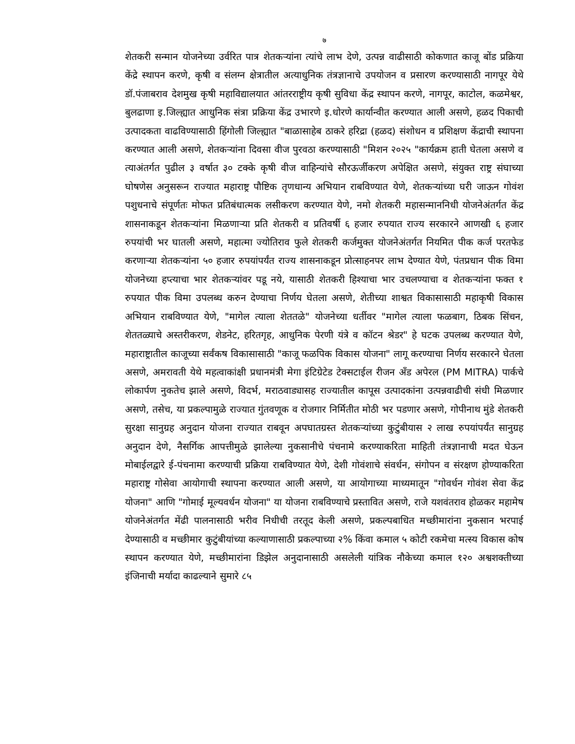७
शेतकरी सन्मान योजनेच्या उर्वरित पात्र शेतकऱ्यांना त्यांचे लाभ देणे, उत्पन्न वाढीसाठी कोकणात काजू बोंड प्रक्रिया केंद्रे स्थापन करणे, कृषी व संलग्न क्षेत्रातील अत्याधुनिक तंत्रज्ञानाचे उपयोजन व प्रसारण करण्यासाठी नागपूर येथे डॉ.पंजाबराव देशमुख कृषी महाविद्यालयात आंतरराष्ट्रीय कृषी सुविधा केंद्र स्थापन करणे, नागपूर, काटोल, कळमेश्वर, बुलढाणा इ.जिल्ह्यात आधुनिक संत्रा प्रक्रिया केंद्र उभारणे इ.धोरणे कार्यान्वीत करण्यात आली असणे, हळद पिकाची उत्पादकता वाढविण्यासाठी हिंगोली जिल्ह्यात "बाळासाहेब ठाकरे हरिद्रा (हळद) संशोधन व प्रशिक्षण केंद्राची स्थापना करण्यात आली असणे, शेतकऱ्यांना दिवसा वीज पुरवठा करण्यासाठी "मिशन २०२५ "कार्यक्रम हाती घेतला असणे व त्याअंतर्गत पुढील ३ वर्षात ३० टक्के कृषी वीज वाहिन्यांचे सौरऊर्जीकरण अपेक्षित असणे, संयुक्त राष्ट्र संघाच्या घोषणेस अनुसरून राज्यात महाराष्ट्र पौष्टिक तृणधान्य अभियान राबविण्यात येणे, शेतकऱ्यांच्या घरी जाऊन गोवंश पशुधनाचे संपूर्णतः मोफत प्रतिबंधात्मक लसीकरण करण्यात येणे, नमो शेतकरी महासन्माननिधी योजनेअंतर्गत केंद्र शासनाकडून शेतकऱ्यांना मिळणाऱ्या प्रति शेतकरी व प्रतिवर्षी ६ हजार रुपयात राज्य सरकारने आणखी ६ हजार रुपयांची भर घातली असणे, महात्मा ज्योतिराव फुले शेतकरी कर्जमुक्त योजनेअंतर्गत नियमित पीक कर्ज परतफेड करणाऱ्या शेतकऱ्यांना ५० हजार रुपयांपर्यंत राज्य शासनाकडून प्रोत्साहनपर लाभ देण्यात येणे, पंतप्रधान पीक विमा योजनेच्या हप्त्याचा भार शेतकऱ्यांवर पडू नये, यासाठी शेतकरी हिश्याचा भार उचलण्याचा व शेतकऱ्यांना फक्त १ रुपयात पीक विमा उपलब्ध करुन देण्याचा निर्णय घेतला असणे, शेतीच्या शाश्वत विकासासाठी महाकृषी विकास अभियान राबविण्यात येणे, "मागेल त्याला शेततळे" योजनेच्या धर्तीवर "मागेल त्याला फळबाग, ठिबक सिंचन, शेततळ्याचे अस्तरीकरण, शेडनेट, हरितगृह, आधुनिक पेरणी यंत्रे व कॉटन श्रेडर" हे घटक उपलब्ध करण्यात येणे, महाराष्ट्रातील काजूच्या सर्वंकष विकासासाठी "काजू फळपिक विकास योजना" लागू करण्याचा निर्णय सरकारने घेतला असणे, अमरावती येथे महत्वाकांक्षी प्रधानमंत्री मेगा इंटिग्रेटेड टेक्सटाईल रीजन अँड अपेरल (PM MITRA) पार्कचे लोकार्पण नुकतेच झाले असणे, विदर्भ, मराठवाड्यासह राज्यातील कापूस उत्पादकांना उत्पन्नवाढीची संधी मिळणार असणे, तसेच, या प्रकल्पामुळे राज्यात गुंतवणूक व रोजगार निर्मितीत मोठी भर पडणार असणे, गोपीनाथ मुंडे शेतकरी सुरक्षा सानुग्रह अनुदान योजना राज्यात राबवून अपघातग्रस्त शेतकऱ्यांच्या कुटुंबीयास २ लाख रुपयांपर्यंत सानुग्रह अनुदान देणे, नैसर्गिक आपत्तीमुळे झालेल्या नुकसानीचे पंचनामे करण्याकरिता माहिती तंत्रज्ञानाची मदत घेऊन मोबाईलद्वारे ई-पंचनामा करण्याची प्रक्रिया राबविण्यात येणे, देशी गोवंशाचे संवर्धन, संगोपन व संरक्षण होण्याकरिता महाराष्ट्र गोसेवा आयोगाची स्थापना करण्यात आली असणे, या आयोगाच्या माध्यमातून "गोवर्धन गोवंश सेवा केंद्र योजना" आणि "गोमाई मूल्यवर्धन योजना" या योजना राबविण्याचे प्रस्तावित असणे, राजे यशवंतराव होळकर महामेष योजनेअंतर्गत मेंढी पालनासाठी भरीव निधीची तरतूद केली असणे, प्रकल्पबाधित मच्छीमारांना नुकसान भरपाई देण्यासाठी व मच्छीमार कुटुंबीयांच्या कल्याणासाठी प्रकल्पाच्या २% किंवा कमाल ५ कोटी रकमेचा मत्स्य विकास कोष स्थापन करण्यात येणे, मच्छीमारांना डिझेल अनुदानासाठी असलेली यांत्रिक नौकेच्या कमाल १२० अश्वशक्तीच्या इंजिनाची मर्यादा काढल्याने सुमारे ८५